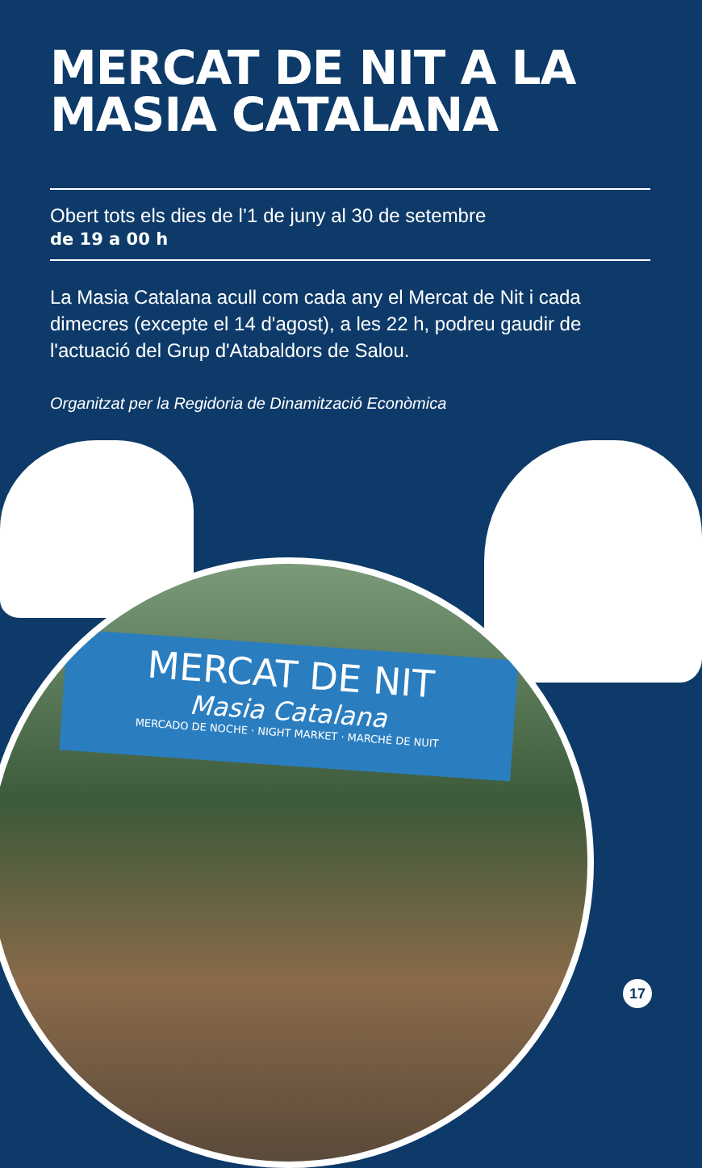MERCAT DE NIT A LA
MASIA CATALANA
Obert tots els dies de l’1 de juny al 30 de setembre
de 19 a 00 h
La Masia Catalana acull com cada any el Mercat de Nit i cada dimecres (excepte el 14 d'agost), a les 22 h, podreu gaudir de l'actuació del Grup d'Atabaldors de Salou.
Organitzat per la Regidoria de Dinamització Econòmica
MERCAT DE NIT
Masia Catalana
MERCADO DE NOCHE · NIGHT MARKET · MARCHÉ DE NUIT
17